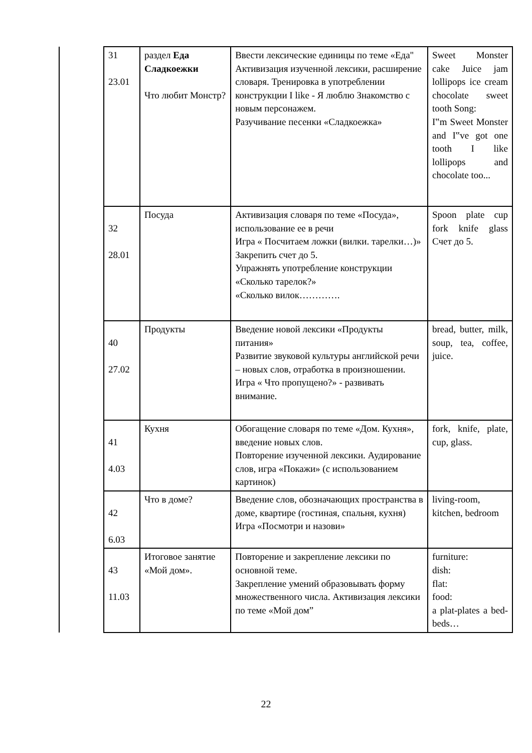| | 31 23.01 | раздел Еда Сладкоежки Что любит Монстр? | Ввести лексические единицы по теме «Еда" Активизация изученной лексики, расширение словаря. Тренировка в употреблении конструкции I like - Я люблю Знакомство с новым персонажем. Разучивание песенки «Сладкоежка» | Sweet Monster cake Juice jam lollipops ice cream chocolate sweet tooth Song: I‟m Sweet Monster and I‟ve got one tooth I like lollipops and chocolate too... |
| | 32 28.01 | Посуда | Активизация словаря по теме «Посуда», использование ее в речи Игра « Посчитаем ложки (вилки. тарелки…)» Закрепить счет до 5. Упражнять употребление конструкции «Сколько тарелок?» «Сколько вилок…………. | Spoon plate cup fork knife glass Счет до 5. |
| | 40 27.02 | Продукты | Введение новой лексики «Продукты питания» Развитие звуковой культуры английской речи – новых слов, отработка в произношении. Игра « Что пропущено?» - развивать внимание. | bread, butter, milk, soup, tea, coffee, juice. |
| | 41 4.03 | Кухня | Обогащение словаря по теме «Дом. Кухня», введение новых слов. Повторение изученной лексики. Аудирование слов, игра «Покажи» (с использованием картинок) | fork, knife, plate, cup, glass. |
| | 42 6.03 | Что в доме? | Введение слов, обозначающих пространства в доме, квартире (гостиная, спальня, кухня) Игра «Посмотри и назови» | living-room, kitchen, bedroom |
| | 43 11.03 | Итоговое занятие «Мой дом». | Повторение и закрепление лексики по основной теме. Закрепление умений образовывать форму множественного числа. Активизация лексики по теме «Мой дом” | furniture: dish: flat: food: a plat-plates a bed-beds… |
22